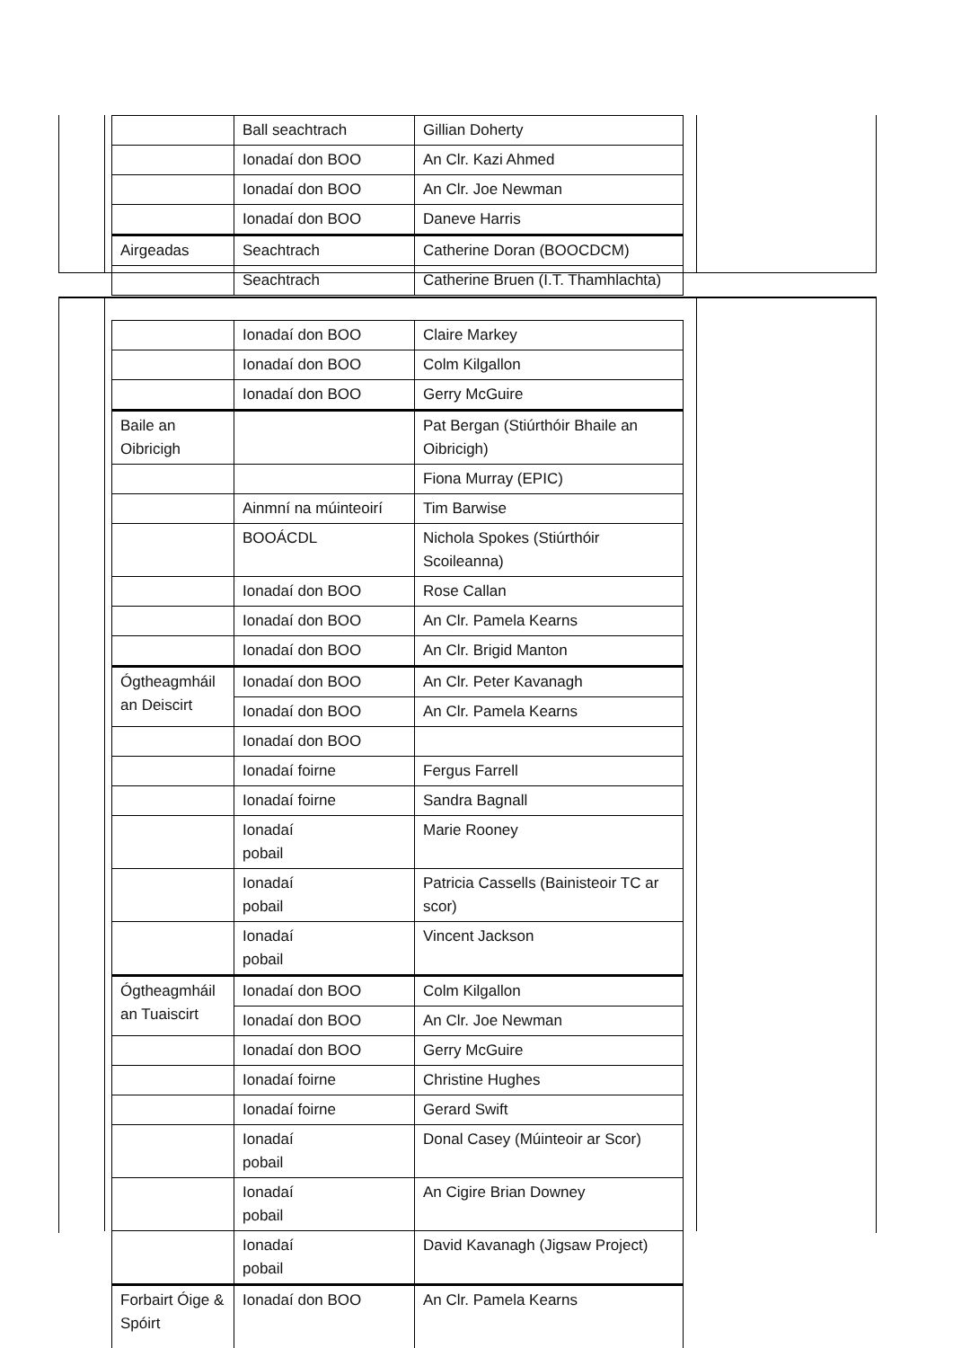| | Ball seachtrach | Gillian Doherty |
| | Ionadaí don BOO | An Clr. Kazi Ahmed |
| | Ionadaí don BOO | An Clr. Joe Newman |
| | Ionadaí don BOO | Daneve Harris |
| Airgeadas | Seachtrach | Catherine Doran (BOOCDCM) |
| | Seachtrach | Catherine Bruen (I.T. Thamhlachta) |
| | Ionadaí don BOO | Claire Markey |
| | Ionadaí don BOO | Colm Kilgallon |
| | Ionadaí don BOO | Gerry McGuire |
| Baile an Oibricigh | | Pat Bergan (Stiúrthóir Bhaile an Oibricigh) |
| | | Fiona Murray (EPIC) |
| | Ainmní na múinteoirí | Tim Barwise |
| | BOOÁCDL | Nichola Spokes (Stiúrthóir Scoileanna) |
| | Ionadaí don BOO | Rose Callan |
| | Ionadaí don BOO | An Clr. Pamela Kearns |
| | Ionadaí don BOO | An Clr. Brigid Manton |
| Ógtheagmháil an Deiscirt | Ionadaí don BOO | An Clr. Peter Kavanagh |
| | Ionadaí don BOO | An Clr. Pamela Kearns |
| | Ionadaí don BOO | |
| | Ionadaí foirne | Fergus Farrell |
| | Ionadaí foirne | Sandra Bagnall |
| | Ionadaí pobail | Marie Rooney |
| | Ionadaí pobail | Patricia Cassells (Bainisteoir TC ar scor) |
| | Ionadaí pobail | Vincent Jackson |
| Ógtheagmháil an Tuaiscirt | Ionadaí don BOO | Colm Kilgallon |
| | Ionadaí don BOO | An Clr. Joe Newman |
| | Ionadaí don BOO | Gerry McGuire |
| | Ionadaí foirne | Christine Hughes |
| | Ionadaí foirne | Gerard Swift |
| | Ionadaí pobail | Donal Casey (Múinteoir ar Scor) |
| | Ionadaí pobail | An Cigire Brian Downey |
| | Ionadaí pobail | David Kavanagh (Jigsaw Project) |
| Forbairt Óige & Spóirt | Ionadaí don BOO | An Clr. Pamela Kearns |